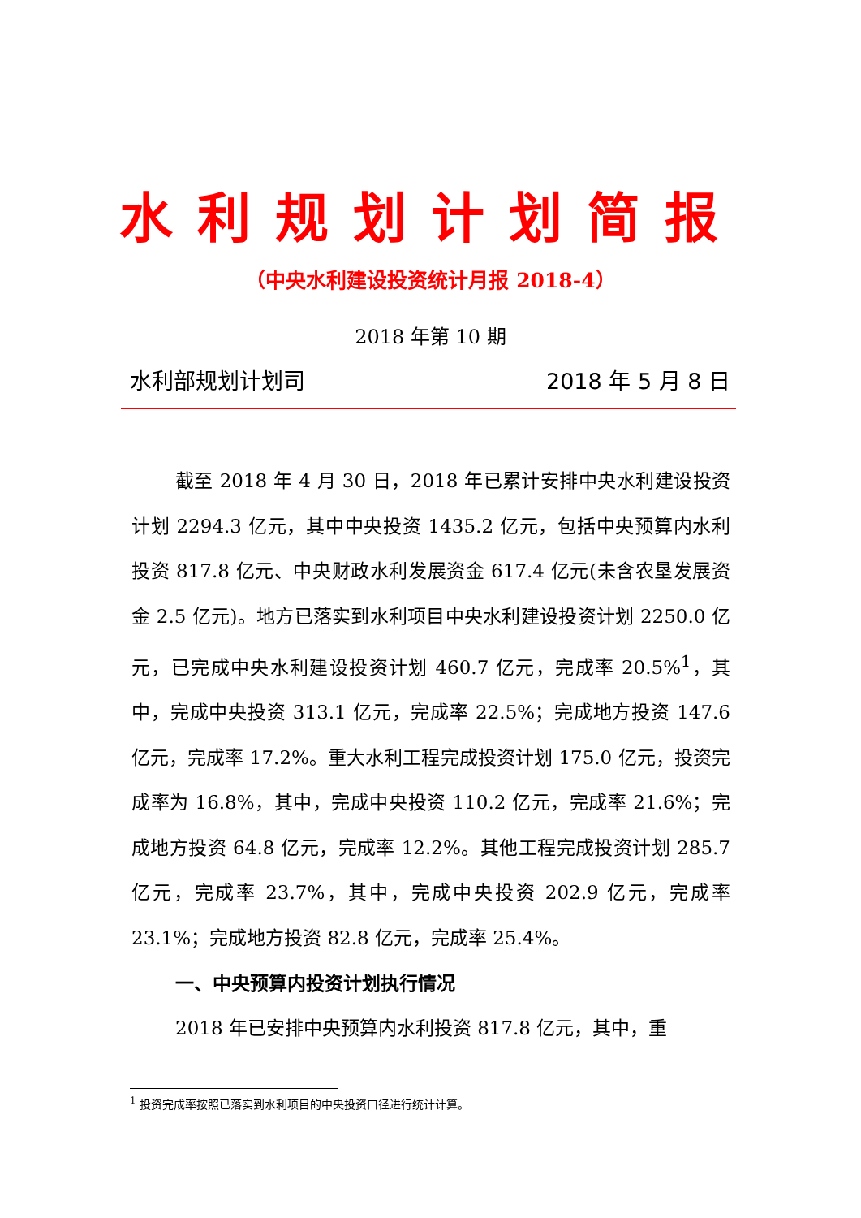水利规划计划简报
（中央水利建设投资统计月报 2018-4）
2018 年第 10 期
水利部规划计划司 2018 年 5 月 8 日
截至 2018 年 4 月 30 日，2018 年已累计安排中央水利建设投资计划 2294.3 亿元，其中中央投资 1435.2 亿元，包括中央预算内水利投资 817.8 亿元、中央财政水利发展资金 617.4 亿元(未含农垦发展资金 2.5 亿元)。地方已落实到水利项目中央水利建设投资计划 2250.0 亿元，已完成中央水利建设投资计划 460.7 亿元，完成率 20.5%<sup>1</sup>，其中，完成中央投资 313.1 亿元，完成率 22.5%；完成地方投资 147.6 亿元，完成率 17.2%。重大水利工程完成投资计划 175.0 亿元，投资完成率为 16.8%，其中，完成中央投资 110.2 亿元，完成率 21.6%；完成地方投资 64.8 亿元，完成率 12.2%。其他工程完成投资计划 285.7 亿元，完成率 23.7%，其中，完成中央投资 202.9 亿元，完成率 23.1%；完成地方投资 82.8 亿元，完成率 25.4%。
一、中央预算内投资计划执行情况
2018 年已安排中央预算内水利投资 817.8 亿元，其中，重
<sup>1</sup> 投资完成率按照已落实到水利项目的中央投资口径进行统计计算。